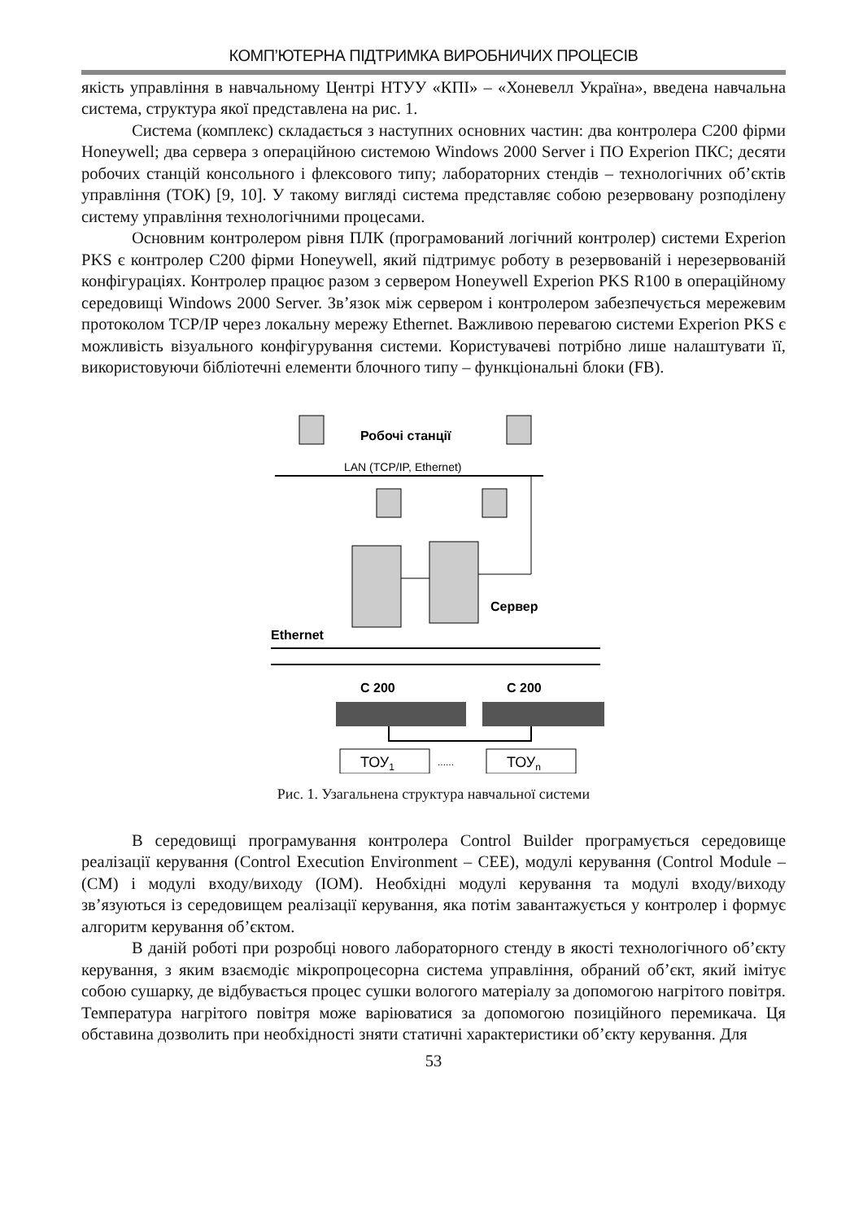КОМП’ЮТЕРНА ПІДТРИМКА ВИРОБНИЧИХ ПРОЦЕСІВ
якість управління в навчальному Центрі НТУУ «КПІ» – «Хоневелл Україна», введена навчальна система, структура якої представлена на рис. 1.
Система (комплекс) складається з наступних основних частин: два контролера С200 фірми Honeywell; два сервера з операційною системою Windows 2000 Server і ПО Experion ПКС; десяти робочих станцій консольного і флексового типу; лабораторних стендів – технологічних об’єктів управління (ТОК) [9, 10]. У такому вигляді система представляє собою резервовану розподілену систему управління технологічними процесами.
Основним контролером рівня ПЛК (програмований логічний контролер) системи Experion PKS є контролер С200 фірми Honeywell, який підтримує роботу в резервованій і нерезервованій конфігураціях. Контролер працює разом з сервером Honeywell Experion PKS R100 в операційному середовищі Windows 2000 Server. Зв’язок між сервером і контролером забезпечується мережевим протоколом TCP/IP через локальну мережу Ethernet. Важливою перевагою системи Experion PKS є можливість візуального конфігурування системи. Користувачеві потрібно лише налаштувати її, використовуючи бібліотечні елементи блочного типу – функціональні блоки (FB).
Робочі станції
LAN (TCP/IP, Ethernet)
Сервер
Ethernet
С 200
С 200
ТОУ1
......
ТОУn
Рис. 1. Узагальнена структура навчальної системи
В середовищі програмування контролера Control Builder програмується середовище реалізації керування (Control Execution Environment – CEE), модулі керування (Control Module – (CM) і модулі входу/виходу (IOM). Необхідні модулі керування та модулі входу/виходу зв’язуються із середовищем реалізації керування, яка потім завантажується у контролер і формує алгоритм керування об’єктом.
В даній роботі при розробці нового лабораторного стенду в якості технологічного об’єкту керування, з яким взаємодіє мікропроцесорна система управління, обраний об’єкт, який імітує собою сушарку, де відбувається процес сушки вологого матеріалу за допомогою нагрітого повітря. Температура нагрітого повітря може варіюватися за допомогою позиційного перемикача. Ця обставина дозволить при необхідності зняти статичні характеристики об’єкту керування. Для
53